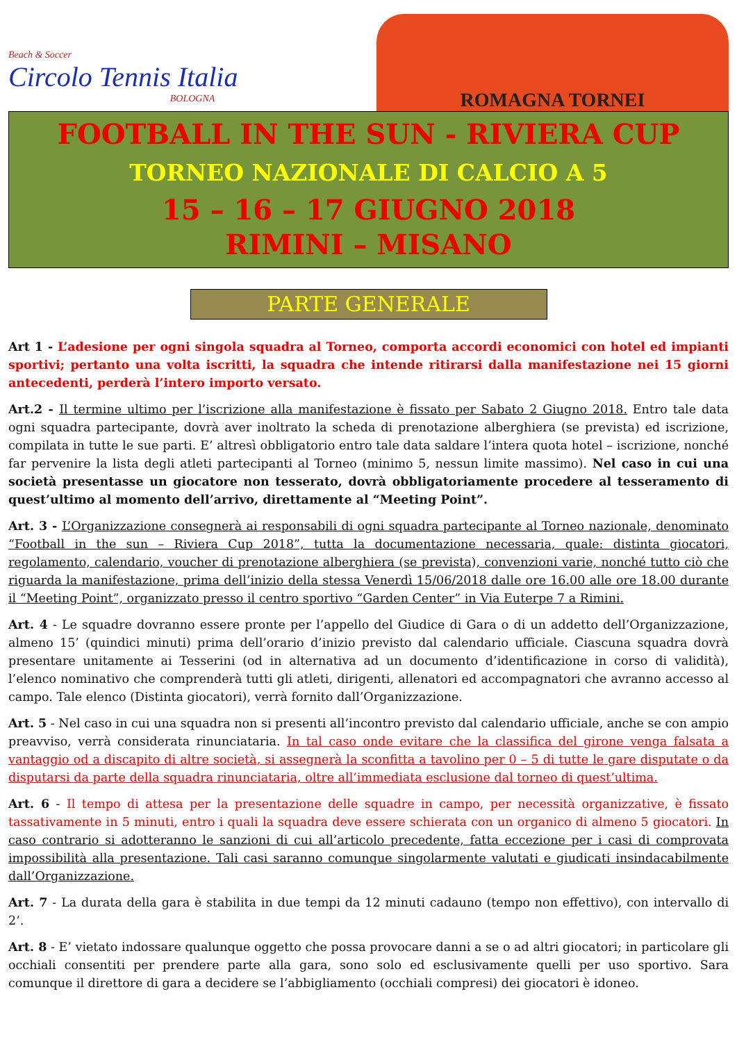Beach & Soccer
Circolo Tennis Italia
BOLOGNA
ROMAGNA TORNEI
FOOTBALL IN THE SUN - RIVIERA CUP
TORNEO NAZIONALE DI CALCIO A 5
15 – 16 – 17 GIUGNO 2018
RIMINI – MISANO
PARTE GENERALE
Art 1 - L’adesione per ogni singola squadra al Torneo, comporta accordi economici con hotel ed impianti sportivi; pertanto una volta iscritti, la squadra che intende ritirarsi dalla manifestazione nei 15 giorni antecedenti, perderà l’intero importo versato.
Art.2 - Il termine ultimo per l’iscrizione alla manifestazione è fissato per Sabato 2 Giugno 2018. Entro tale data ogni squadra partecipante, dovrà aver inoltrato la scheda di prenotazione alberghiera (se prevista) ed iscrizione, compilata in tutte le sue parti. E’ altresì obbligatorio entro tale data saldare l’intera quota hotel – iscrizione, nonché far pervenire la lista degli atleti partecipanti al Torneo (minimo 5, nessun limite massimo). Nel caso in cui una società presentasse un giocatore non tesserato, dovrà obbligatoriamente procedere al tesseramento di quest’ultimo al momento dell’arrivo, direttamente al “Meeting Point”.
Art. 3 - L’Organizzazione consegnerà ai responsabili di ogni squadra partecipante al Torneo nazionale, denominato “Football in the sun – Riviera Cup 2018”, tutta la documentazione necessaria, quale: distinta giocatori, regolamento, calendario, voucher di prenotazione alberghiera (se prevista), convenzioni varie, nonché tutto ciò che riguarda la manifestazione, prima dell’inizio della stessa Venerdì 15/06/2018 dalle ore 16.00 alle ore 18.00 durante il “Meeting Point”, organizzato presso il centro sportivo “Garden Center” in Via Euterpe 7 a Rimini.
Art. 4 - Le squadre dovranno essere pronte per l’appello del Giudice di Gara o di un addetto dell’Organizzazione, almeno 15’ (quindici minuti) prima dell’orario d’inizio previsto dal calendario ufficiale. Ciascuna squadra dovrà presentare unitamente ai Tesserini (od in alternativa ad un documento d’identificazione in corso di validità), l’elenco nominativo che comprenderà tutti gli atleti, dirigenti, allenatori ed accompagnatori che avranno accesso al campo. Tale elenco (Distinta giocatori), verrà fornito dall’Organizzazione.
Art. 5 - Nel caso in cui una squadra non si presenti all’incontro previsto dal calendario ufficiale, anche se con ampio preavviso, verrà considerata rinunciataria. In tal caso onde evitare che la classifica del girone venga falsata a vantaggio od a discapito di altre società, si assegnerà la sconfitta a tavolino per 0 – 5 di tutte le gare disputate o da disputarsi da parte della squadra rinunciataria, oltre all’immediata esclusione dal torneo di quest’ultima.
Art. 6 - Il tempo di attesa per la presentazione delle squadre in campo, per necessità organizzative, è fissato tassativamente in 5 minuti, entro i quali la squadra deve essere schierata con un organico di almeno 5 giocatori. In caso contrario si adotteranno le sanzioni di cui all’articolo precedente, fatta eccezione per i casi di comprovata impossibilità alla presentazione. Tali casi saranno comunque singolarmente valutati e giudicati insindacabilmente dall’Organizzazione.
Art. 7 - La durata della gara è stabilita in due tempi da 12 minuti cadauno (tempo non effettivo), con intervallo di 2’.
Art. 8 - E’ vietato indossare qualunque oggetto che possa provocare danni a se o ad altri giocatori; in particolare gli occhiali consentiti per prendere parte alla gara, sono solo ed esclusivamente quelli per uso sportivo. Sara comunque il direttore di gara a decidere se l’abbigliamento (occhiali compresi) dei giocatori è idoneo.